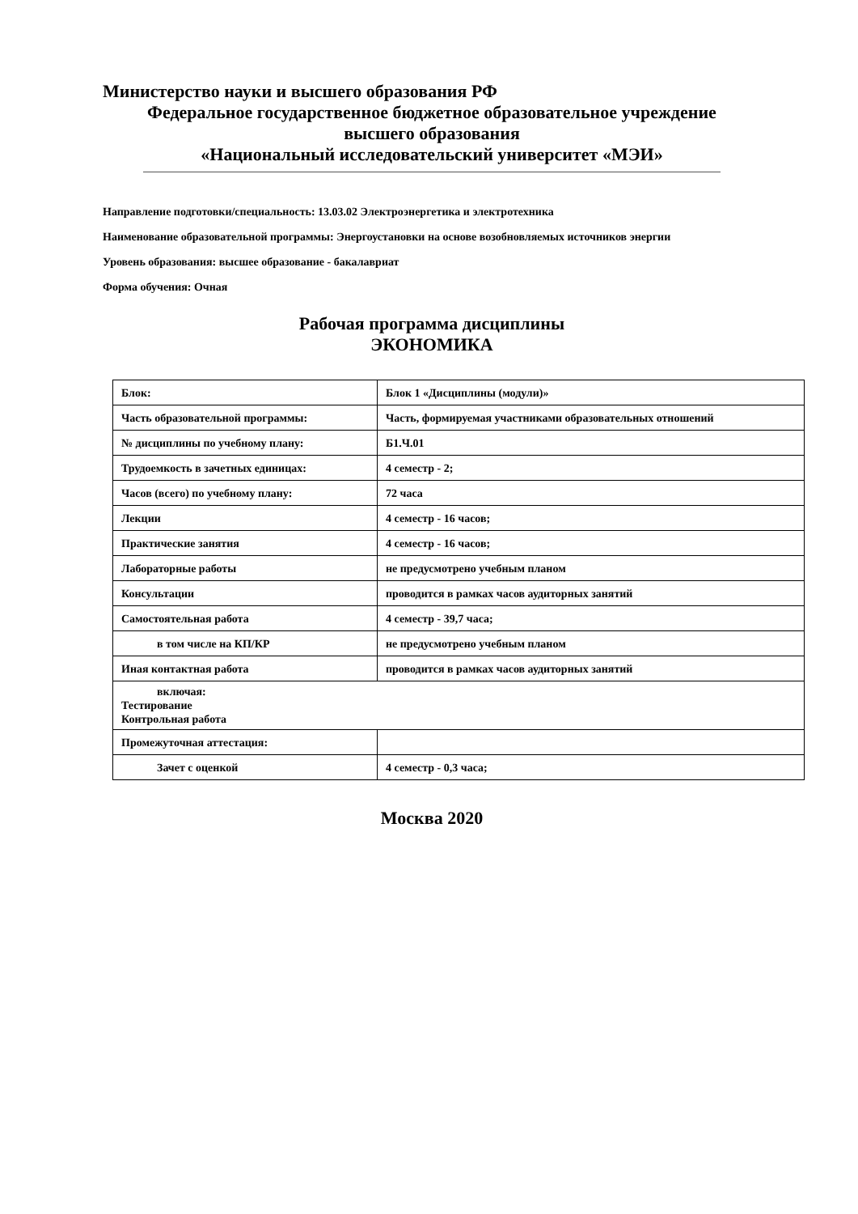Министерство науки и высшего образования РФ
Федеральное государственное бюджетное образовательное учреждение
высшего образования
«Национальный исследовательский университет «МЭИ»
Направление подготовки/специальность: 13.03.02 Электроэнергетика и электротехника
Наименование образовательной программы: Энергоустановки на основе возобновляемых источников энергии
Уровень образования: высшее образование - бакалавриат
Форма обучения: Очная
Рабочая программа дисциплины
ЭКОНОМИКА
| Блок: | Блок 1 «Дисциплины (модули)» |
| Часть образовательной программы: | Часть, формируемая участниками образовательных отношений |
| № дисциплины по учебному плану: | Б1.Ч.01 |
| Трудоемкость в зачетных единицах: | 4 семестр - 2; |
| Часов (всего) по учебному плану: | 72 часа |
| Лекции | 4 семестр - 16 часов; |
| Практические занятия | 4 семестр - 16 часов; |
| Лабораторные работы | не предусмотрено учебным планом |
| Консультации | проводится в рамках часов аудиторных занятий |
| Самостоятельная работа | 4 семестр - 39,7 часа; |
| в том числе на КП/КР | не предусмотрено учебным планом |
| Иная контактная работа | проводится в рамках часов аудиторных занятий |
| включая: Тестирование Контрольная работа | |
| Промежуточная аттестация: | |
| Зачет с оценкой | 4 семестр - 0,3 часа; |
Москва 2020